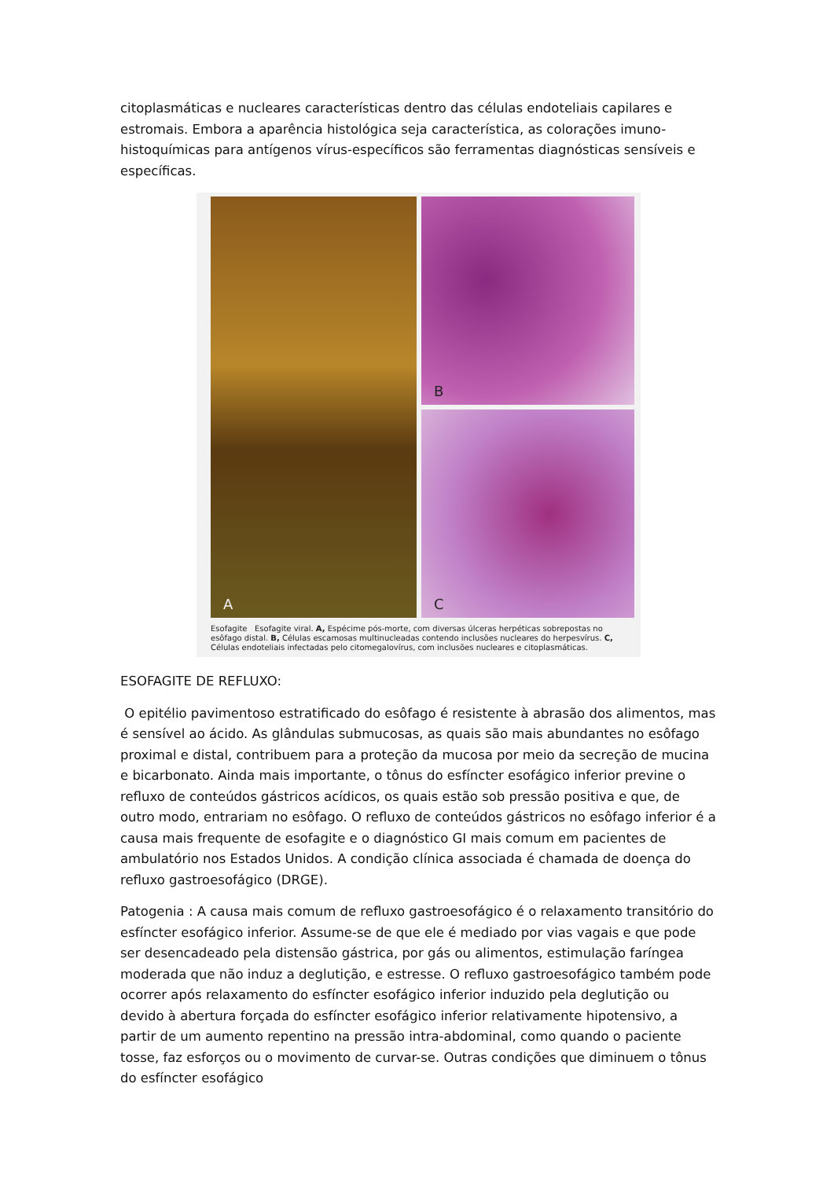citoplasmáticas e nucleares características dentro das células endoteliais capilares e estromais. Embora a aparência histológica seja característica, as colorações imuno-histoquímicas para antígenos vírus-específicos são ferramentas diagnósticas sensíveis e específicas.
A
B
C
Esofagite Esofagite viral. A, Espécime pós-morte, com diversas úlceras herpéticas sobrepostas no esôfago distal. B, Células escamosas multinucleadas contendo inclusões nucleares do herpesvírus. C, Células endoteliais infectadas pelo citomegalovírus, com inclusões nucleares e citoplasmáticas.
ESOFAGITE DE REFLUXO:
O epitélio pavimentoso estratificado do esôfago é resistente à abrasão dos alimentos, mas é sensível ao ácido. As glândulas submucosas, as quais são mais abundantes no esôfago proximal e distal, contribuem para a proteção da mucosa por meio da secreção de mucina e bicarbonato. Ainda mais importante, o tônus do esfíncter esofágico inferior previne o refluxo de conteúdos gástricos acídicos, os quais estão sob pressão positiva e que, de outro modo, entrariam no esôfago. O refluxo de conteúdos gástricos no esôfago inferior é a causa mais frequente de esofagite e o diagnóstico GI mais comum em pacientes de ambulatório nos Estados Unidos. A condição clínica associada é chamada de doença do refluxo gastroesofágico (DRGE).
Patogenia : A causa mais comum de refluxo gastroesofágico é o relaxamento transitório do esfíncter esofágico inferior. Assume-se de que ele é mediado por vias vagais e que pode ser desencadeado pela distensão gástrica, por gás ou alimentos, estimulação faríngea moderada que não induz a deglutição, e estresse. O refluxo gastroesofágico também pode ocorrer após relaxamento do esfíncter esofágico inferior induzido pela deglutição ou devido à abertura forçada do esfíncter esofágico inferior relativamente hipotensivo, a partir de um aumento repentino na pressão intra-abdominal, como quando o paciente tosse, faz esforços ou o movimento de curvar-se. Outras condições que diminuem o tônus do esfíncter esofágico